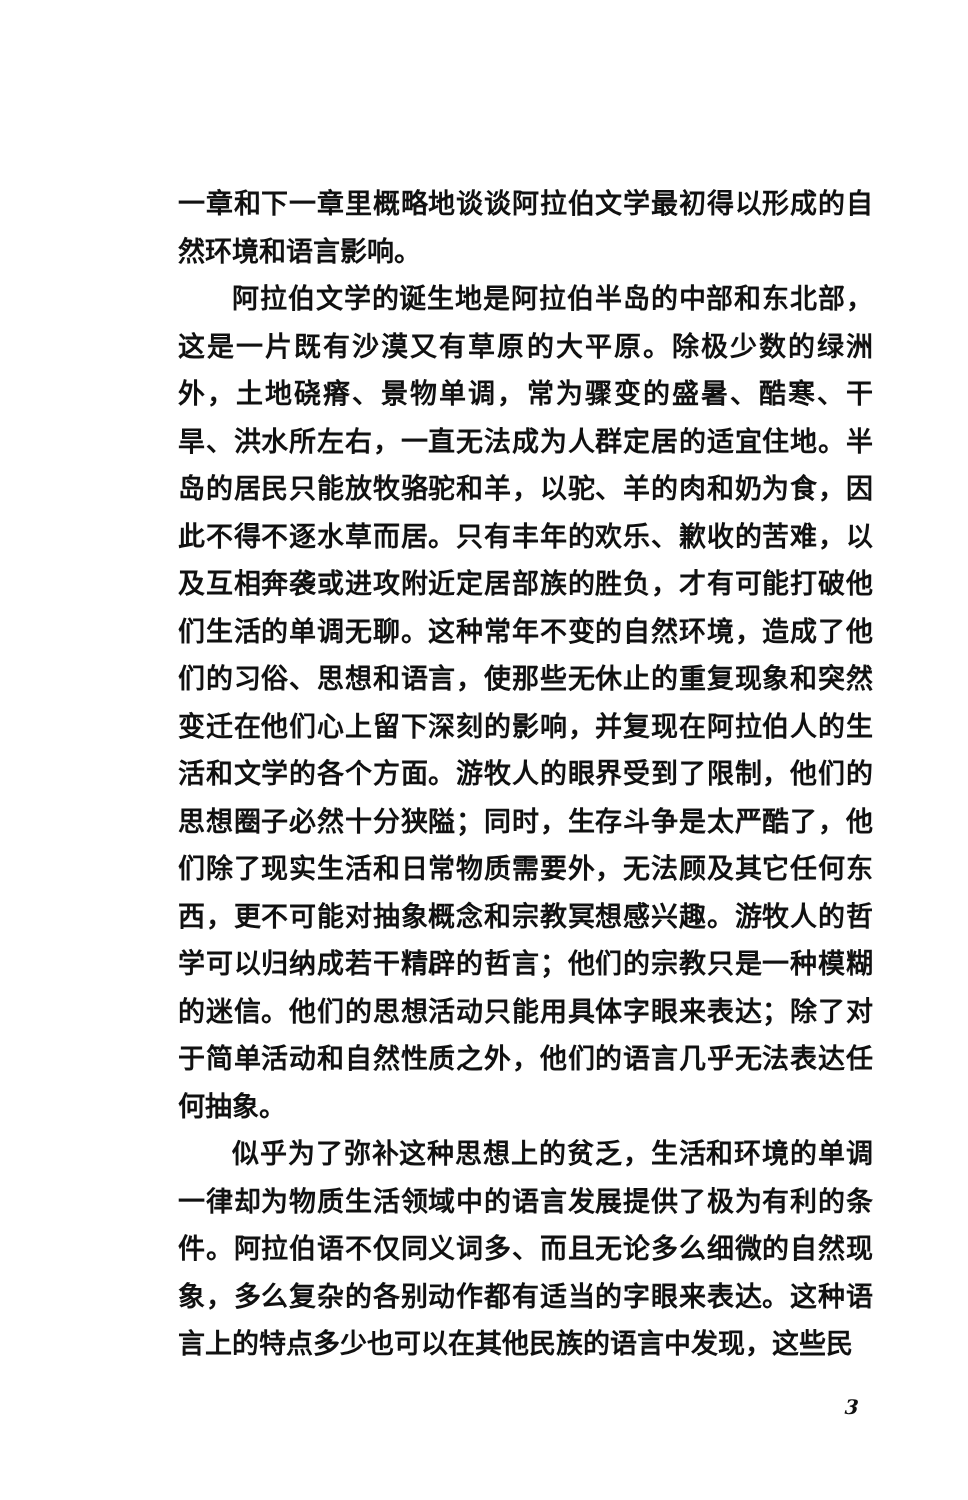一章和下一章里概略地谈谈阿拉伯文学最初得以形成的自然环境和语言影响。
阿拉伯文学的诞生地是阿拉伯半岛的中部和东北部，这是一片既有沙漠又有草原的大平原。除极少数的绿洲外，土地硗瘠、景物单调，常为骤变的盛暑、酷寒、干旱、洪水所左右，一直无法成为人群定居的适宜住地。半岛的居民只能放牧骆驼和羊，以驼、羊的肉和奶为食，因此不得不逐水草而居。只有丰年的欢乐、歉收的苦难，以及互相奔袭或进攻附近定居部族的胜负，才有可能打破他们生活的单调无聊。这种常年不变的自然环境，造成了他们的习俗、思想和语言，使那些无休止的重复现象和突然变迁在他们心上留下深刻的影响，并复现在阿拉伯人的生活和文学的各个方面。游牧人的眼界受到了限制，他们的思想圈子必然十分狭隘；同时，生存斗争是太严酷了，他们除了现实生活和日常物质需要外，无法顾及其它任何东西，更不可能对抽象概念和宗教冥想感兴趣。游牧人的哲学可以归纳成若干精辟的哲言；他们的宗教只是一种模糊的迷信。他们的思想活动只能用具体字眼来表达；除了对于简单活动和自然性质之外，他们的语言几乎无法表达任何抽象。
似乎为了弥补这种思想上的贫乏，生活和环境的单调一律却为物质生活领域中的语言发展提供了极为有利的条件。阿拉伯语不仅同义词多、而且无论多么细微的自然现象，多么复杂的各别动作都有适当的字眼来表达。这种语言上的特点多少也可以在其他民族的语言中发现，这些民
3